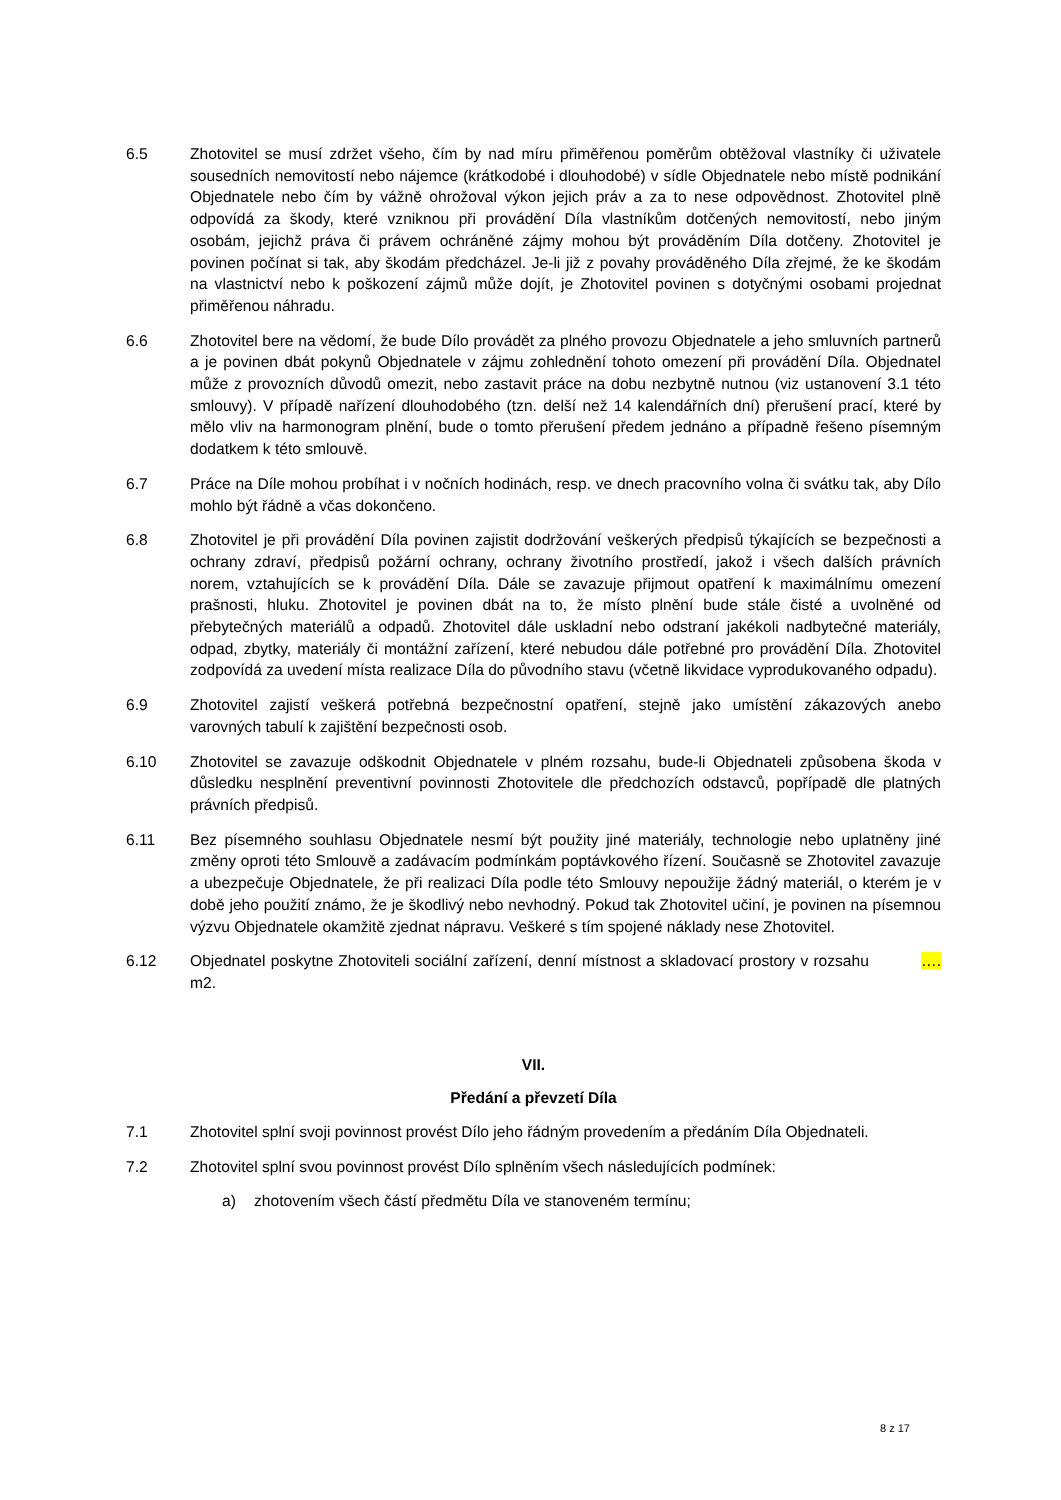6.5 Zhotovitel se musí zdržet všeho, čím by nad míru přiměřenou poměrům obtěžoval vlastníky či uživatele sousedních nemovitostí nebo nájemce (krátkodobé i dlouhodobé) v sídle Objednatele nebo místě podnikání Objednatele nebo čím by vážně ohrožoval výkon jejich práv a za to nese odpovědnost. Zhotovitel plně odpovídá za škody, které vzniknou při provádění Díla vlastníkům dotčených nemovitostí, nebo jiným osobám, jejichž práva či právem ochráněné zájmy mohou být prováděním Díla dotčeny. Zhotovitel je povinen počínat si tak, aby škodám předcházel. Je-li již z povahy prováděného Díla zřejmé, že ke škodám na vlastnictví nebo k poškození zájmů může dojít, je Zhotovitel povinen s dotyčnými osobami projednat přiměřenou náhradu.
6.6 Zhotovitel bere na vědomí, že bude Dílo provádět za plného provozu Objednatele a jeho smluvních partnerů a je povinen dbát pokynů Objednatele v zájmu zohlednění tohoto omezení při provádění Díla. Objednatel může z provozních důvodů omezit, nebo zastavit práce na dobu nezbytně nutnou (viz ustanovení 3.1 této smlouvy). V případě nařízení dlouhodobého (tzn. delší než 14 kalendářních dní) přerušení prací, které by mělo vliv na harmonogram plnění, bude o tomto přerušení předem jednáno a případně řešeno písemným dodatkem k této smlouvě.
6.7 Práce na Díle mohou probíhat i v nočních hodinách, resp. ve dnech pracovního volna či svátku tak, aby Dílo mohlo být řádně a včas dokončeno.
6.8 Zhotovitel je při provádění Díla povinen zajistit dodržování veškerých předpisů týkajících se bezpečnosti a ochrany zdraví, předpisů požární ochrany, ochrany životního prostředí, jakož i všech dalších právních norem, vztahujících se k provádění Díla. Dále se zavazuje přijmout opatření k maximálnímu omezení prašnosti, hluku. Zhotovitel je povinen dbát na to, že místo plnění bude stále čisté a uvolněné od přebytečných materiálů a odpadů. Zhotovitel dále uskladní nebo odstraní jakékoli nadbytečné materiály, odpad, zbytky, materiály či montážní zařízení, které nebudou dále potřebné pro provádění Díla. Zhotovitel zodpovídá za uvedení místa realizace Díla do původního stavu (včetně likvidace vyprodukovaného odpadu).
6.9 Zhotovitel zajistí veškerá potřebná bezpečnostní opatření, stejně jako umístění zákazových anebo varovných tabulí k zajištění bezpečnosti osob.
6.10 Zhotovitel se zavazuje odškodnit Objednatele v plném rozsahu, bude-li Objednateli způsobena škoda v důsledku nesplnění preventivní povinnosti Zhotovitele dle předchozích odstavců, popřípadě dle platných právních předpisů.
6.11 Bez písemného souhlasu Objednatele nesmí být použity jiné materiály, technologie nebo uplatněny jiné změny oproti této Smlouvě a zadávacím podmínkám poptávkového řízení. Současně se Zhotovitel zavazuje a ubezpečuje Objednatele, že při realizaci Díla podle této Smlouvy nepoužije žádný materiál, o kterém je v době jeho použití známo, že je škodlivý nebo nevhodný. Pokud tak Zhotovitel učiní, je povinen na písemnou výzvu Objednatele okamžitě zjednat nápravu. Veškeré s tím spojené náklady nese Zhotovitel.
6.12 Objednatel poskytne Zhotoviteli sociální zařízení, denní místnost a skladovací prostory v rozsahu …. m2.
VII.
Předání a převzetí Díla
7.1 Zhotovitel splní svoji povinnost provést Dílo jeho řádným provedením a předáním Díla Objednateli.
7.2 Zhotovitel splní svou povinnost provést Dílo splněním všech následujících podmínek:
a) zhotovením všech částí předmětu Díla ve stanoveném termínu;
8 z 17